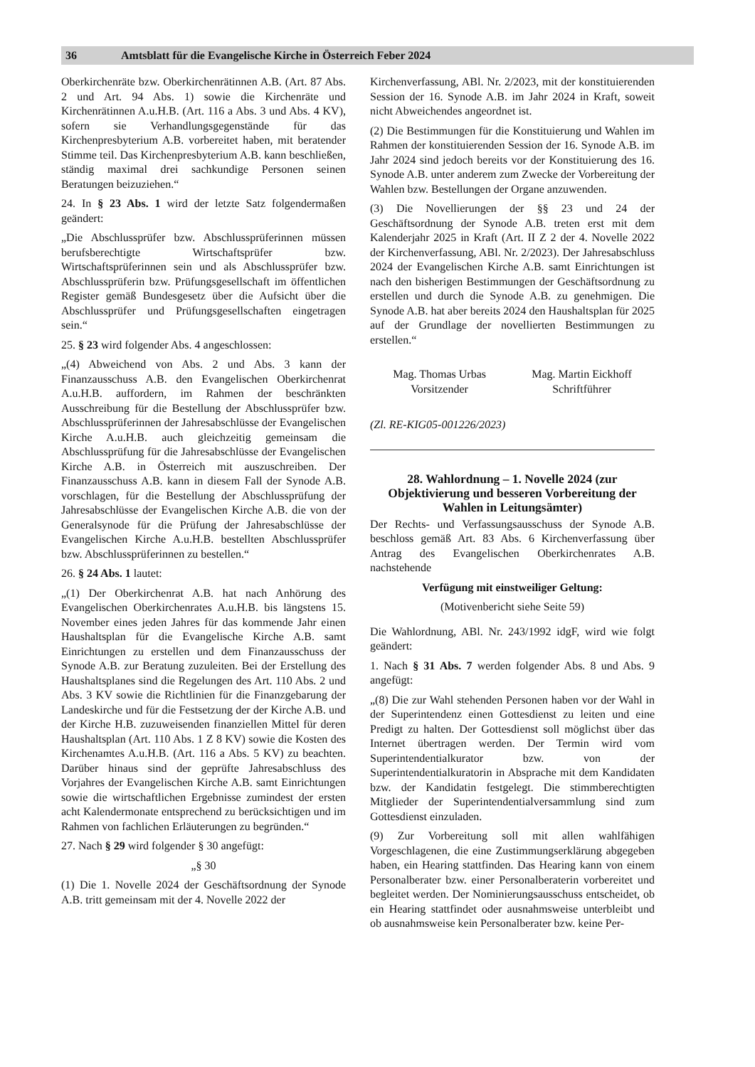36 Amtsblatt für die Evangelische Kirche in Österreich Feber 2024
Oberkirchenräte bzw. Oberkirchenrätinnen A.B. (Art. 87 Abs. 2 und Art. 94 Abs. 1) sowie die Kirchenräte und Kirchenrätinnen A.u.H.B. (Art. 116 a Abs. 3 und Abs. 4 KV), sofern sie Verhandlungsgegenstände für das Kirchenpresbyterium A.B. vorbereitet haben, mit beratender Stimme teil. Das Kirchenpresbyterium A.B. kann beschließen, ständig maximal drei sachkundige Personen seinen Beratungen beizuziehen.“
24. In § 23 Abs. 1 wird der letzte Satz folgendermaßen geändert:
„Die Abschlussprüfer bzw. Abschlussprüferinnen müssen berufsberechtigte Wirtschaftsprüfer bzw. Wirtschaftsprüferinnen sein und als Abschlussprüfer bzw. Abschlussprüferin bzw. Prüfungsgesellschaft im öffentlichen Register gemäß Bundesgesetz über die Aufsicht über die Abschlussprüfer und Prüfungsgesellschaften eingetragen sein.“
25. § 23 wird folgender Abs. 4 angeschlossen:
„(4) Abweichend von Abs. 2 und Abs. 3 kann der Finanzausschuss A.B. den Evangelischen Oberkirchenrat A.u.H.B. auffordern, im Rahmen der beschränkten Ausschreibung für die Bestellung der Abschlussprüfer bzw. Abschlussprüferinnen der Jahresabschlüsse der Evangelischen Kirche A.u.H.B. auch gleichzeitig gemeinsam die Abschlussprüfung für die Jahresabschlüsse der Evangelischen Kirche A.B. in Österreich mit auszuschreiben. Der Finanzausschuss A.B. kann in diesem Fall der Synode A.B. vorschlagen, für die Bestellung der Abschlussprüfung der Jahresabschlüsse der Evangelischen Kirche A.B. die von der Generalsynode für die Prüfung der Jahresabschlüsse der Evangelischen Kirche A.u.H.B. bestellten Abschlussprüfer bzw. Abschlussprüferinnen zu bestellen.“
26. § 24 Abs. 1 lautet:
„(1) Der Oberkirchenrat A.B. hat nach Anhörung des Evangelischen Oberkirchenrates A.u.H.B. bis längstens 15. November eines jeden Jahres für das kommende Jahr einen Haushaltsplan für die Evangelische Kirche A.B. samt Einrichtungen zu erstellen und dem Finanzausschuss der Synode A.B. zur Beratung zuzuleiten. Bei der Erstellung des Haushaltsplanes sind die Regelungen des Art. 110 Abs. 2 und Abs. 3 KV sowie die Richtlinien für die Finanzgebarung der Landeskirche und für die Festsetzung der der Kirche A.B. und der Kirche H.B. zuzuweisenden finanziellen Mittel für deren Haushaltsplan (Art. 110 Abs. 1 Z 8 KV) sowie die Kosten des Kirchenamtes A.u.H.B. (Art. 116 a Abs. 5 KV) zu beachten. Darüber hinaus sind der geprüfte Jahresabschluss des Vorjahres der Evangelischen Kirche A.B. samt Einrichtungen sowie die wirtschaftlichen Ergebnisse zumindest der ersten acht Kalendermonate entsprechend zu berücksichtigen und im Rahmen von fachlichen Erläuterungen zu begründen.“
27. Nach § 29 wird folgender § 30 angefügt:
„§ 30
(1) Die 1. Novelle 2024 der Geschäftsordnung der Synode A.B. tritt gemeinsam mit der 4. Novelle 2022 der
Kirchenverfassung, ABl. Nr. 2/2023, mit der konstituierenden Session der 16. Synode A.B. im Jahr 2024 in Kraft, soweit nicht Abweichendes angeordnet ist.
(2) Die Bestimmungen für die Konstituierung und Wahlen im Rahmen der konstituierenden Session der 16. Synode A.B. im Jahr 2024 sind jedoch bereits vor der Konstituierung des 16. Synode A.B. unter anderem zum Zwecke der Vorbereitung der Wahlen bzw. Bestellungen der Organe anzuwenden.
(3) Die Novellierungen der §§ 23 und 24 der Geschäftsordnung der Synode A.B. treten erst mit dem Kalenderjahr 2025 in Kraft (Art. II Z 2 der 4. Novelle 2022 der Kirchenverfassung, ABl. Nr. 2/2023). Der Jahresabschluss 2024 der Evangelischen Kirche A.B. samt Einrichtungen ist nach den bisherigen Bestimmungen der Geschäftsordnung zu erstellen und durch die Synode A.B. zu genehmigen. Die Synode A.B. hat aber bereits 2024 den Haushaltsplan für 2025 auf der Grundlage der novellierten Bestimmungen zu erstellen.“
Mag. Thomas Urbas
Vorsitzender
Mag. Martin Eickhoff
Schriftführer
(Zl. RE-KIG05-001226/2023)
28. Wahlordnung – 1. Novelle 2024 (zur Objektivierung und besseren Vorbereitung der Wahlen in Leitungsämter)
Der Rechts- und Verfassungsausschuss der Synode A.B. beschloss gemäß Art. 83 Abs. 6 Kirchenverfassung über Antrag des Evangelischen Oberkirchenrates A.B. nachstehende
Verfügung mit einstweiliger Geltung:
(Motivenbericht siehe Seite 59)
Die Wahlordnung, ABl. Nr. 243/1992 idgF, wird wie folgt geändert:
1. Nach § 31 Abs. 7 werden folgender Abs. 8 und Abs. 9 angefügt:
„(8) Die zur Wahl stehenden Personen haben vor der Wahl in der Superintendenz einen Gottesdienst zu leiten und eine Predigt zu halten. Der Gottesdienst soll möglichst über das Internet übertragen werden. Der Termin wird vom Superintendentialkurator bzw. von der Superintendentialkuratorin in Absprache mit dem Kandidaten bzw. der Kandidatin festgelegt. Die stimmberechtigten Mitglieder der Superintendentialversammlung sind zum Gottesdienst einzuladen.
(9) Zur Vorbereitung soll mit allen wahlfähigen Vorgeschlagenen, die eine Zustimmungserklärung abgegeben haben, ein Hearing stattfinden. Das Hearing kann von einem Personalberater bzw. einer Personalberaterin vorbereitet und begleitet werden. Der Nominierungsausschuss entscheidet, ob ein Hearing stattfindet oder ausnahmsweise unterbleibt und ob ausnahmsweise kein Personalberater bzw. keine Per-